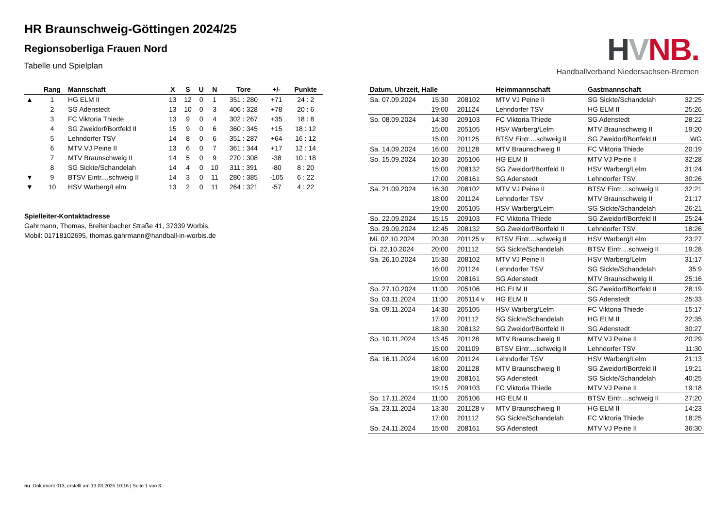HVNB.
Handballverband Niedersachsen-Bremen
HR Braunschweig-Göttingen 2024/25
Regionsoberliga Frauen Nord
Tabelle und Spielplan
| | Rang | Mannschaft | X | S | U | N | Tore | +/- | Punkte |
| --- | --- | --- | --- | --- | --- | --- | --- | --- | --- |
| ▲ | 1 | HG ELM II | 13 | 12 | 0 | 1 | 351 : 280 | +71 | 24 : 2 |
| | 2 | SG Adenstedt | 13 | 10 | 0 | 3 | 406 : 328 | +78 | 20 : 6 |
| | 3 | FC Viktoria Thiede | 13 | 9 | 0 | 4 | 302 : 267 | +35 | 18 : 8 |
| | 4 | SG Zweidorf/Bortfeld II | 15 | 9 | 0 | 6 | 360 : 345 | +15 | 18 : 12 |
| | 5 | Lehndorfer TSV | 14 | 8 | 0 | 6 | 351 : 287 | +64 | 16 : 12 |
| | 6 | MTV VJ Peine II | 13 | 6 | 0 | 7 | 361 : 344 | +17 | 12 : 14 |
| | 7 | MTV Braunschweig II | 14 | 5 | 0 | 9 | 270 : 308 | -38 | 10 : 18 |
| | 8 | SG Sickte/Schandelah | 14 | 4 | 0 | 10 | 311 : 391 | -80 | 8 : 20 |
| ▼ | 9 | BTSV Eintr....schweig II | 14 | 3 | 0 | 11 | 280 : 385 | -105 | 6 : 22 |
| ▼ | 10 | HSV Warberg/Lelm | 13 | 2 | 0 | 11 | 264 : 321 | -57 | 4 : 22 |
Spielleiter-Kontaktadresse
Gahrmann, Thomas, Breitenbacher Straße 41, 37339 Worbis,
Mobil: 01718102695, thomas.gahrmann@handball-in-worbis.de
| Datum, Uhrzeit, Halle | | | Heimmannschaft | Gastmannschaft | |
| --- | --- | --- | --- | --- | --- |
| Sa. 07.09.2024 | 15:30 | 208102 | MTV VJ Peine II | SG Sickte/Schandelah | 32:25 |
| | 19:00 | 201124 | Lehndorfer TSV | HG ELM II | 25:26 |
| So. 08.09.2024 | 14:30 | 209103 | FC Viktoria Thiede | SG Adenstedt | 28:22 |
| | 15:00 | 205105 | HSV Warberg/Lelm | MTV Braunschweig II | 19:20 |
| | 15:00 | 201125 | BTSV Eintr....schweig II | SG Zweidorf/Bortfeld II | WG |
| Sa. 14.09.2024 | 16:00 | 201128 | MTV Braunschweig II | FC Viktoria Thiede | 20:19 |
| So. 15.09.2024 | 10:30 | 205106 | HG ELM II | MTV VJ Peine II | 32:28 |
| | 15:00 | 208132 | SG Zweidorf/Bortfeld II | HSV Warberg/Lelm | 31:24 |
| | 17:00 | 208161 | SG Adenstedt | Lehndorfer TSV | 30:26 |
| Sa. 21.09.2024 | 16:30 | 208102 | MTV VJ Peine II | BTSV Eintr....schweig II | 32:21 |
| | 18:00 | 201124 | Lehndorfer TSV | MTV Braunschweig II | 21:17 |
| | 19:00 | 205105 | HSV Warberg/Lelm | SG Sickte/Schandelah | 26:21 |
| So. 22.09.2024 | 15:15 | 209103 | FC Viktoria Thiede | SG Zweidorf/Bortfeld II | 25:24 |
| So. 29.09.2024 | 12:45 | 208132 | SG Zweidorf/Bortfeld II | Lehndorfer TSV | 18:26 |
| Mi. 02.10.2024 | 20:30 | 201125 v | BTSV Eintr....schweig II | HSV Warberg/Lelm | 23:27 |
| Di. 22.10.2024 | 20:00 | 201112 | SG Sickte/Schandelah | BTSV Eintr....schweig II | 19:28 |
| Sa. 26.10.2024 | 15:30 | 208102 | MTV VJ Peine II | HSV Warberg/Lelm | 31:17 |
| | 16:00 | 201124 | Lehndorfer TSV | SG Sickte/Schandelah | 35:9 |
| | 19:00 | 208161 | SG Adenstedt | MTV Braunschweig II | 25:16 |
| So. 27.10.2024 | 11:00 | 205106 | HG ELM II | SG Zweidorf/Bortfeld II | 28:19 |
| So. 03.11.2024 | 11:00 | 205114 v | HG ELM II | SG Adenstedt | 25:33 |
| Sa. 09.11.2024 | 14:30 | 205105 | HSV Warberg/Lelm | FC Viktoria Thiede | 15:17 |
| | 17:00 | 201112 | SG Sickte/Schandelah | HG ELM II | 22:35 |
| | 18:30 | 208132 | SG Zweidorf/Bortfeld II | SG Adenstedt | 30:27 |
| So. 10.11.2024 | 13:45 | 201128 | MTV Braunschweig II | MTV VJ Peine II | 20:29 |
| | 15:00 | 201109 | BTSV Eintr....schweig II | Lehndorfer TSV | 11:30 |
| Sa. 16.11.2024 | 16:00 | 201124 | Lehndorfer TSV | HSV Warberg/Lelm | 21:13 |
| | 18:00 | 201128 | MTV Braunschweig II | SG Zweidorf/Bortfeld II | 19:21 |
| | 19:00 | 208161 | SG Adenstedt | SG Sickte/Schandelah | 40:25 |
| | 19:15 | 209103 | FC Viktoria Thiede | MTV VJ Peine II | 19:18 |
| So. 17.11.2024 | 11:00 | 205106 | HG ELM II | BTSV Eintr....schweig II | 27:20 |
| Sa. 23.11.2024 | 13:30 | 201128 v | MTV Braunschweig II | HG ELM II | 14:23 |
| | 17:00 | 201112 | SG Sickte/Schandelah | FC Viktoria Thiede | 18:25 |
| So. 24.11.2024 | 15:00 | 208161 | SG Adenstedt | MTV VJ Peine II | 36:30 |
nu .Dokument 013, erstellt am 13.03.2025 10:16 | Seite 1 von 3